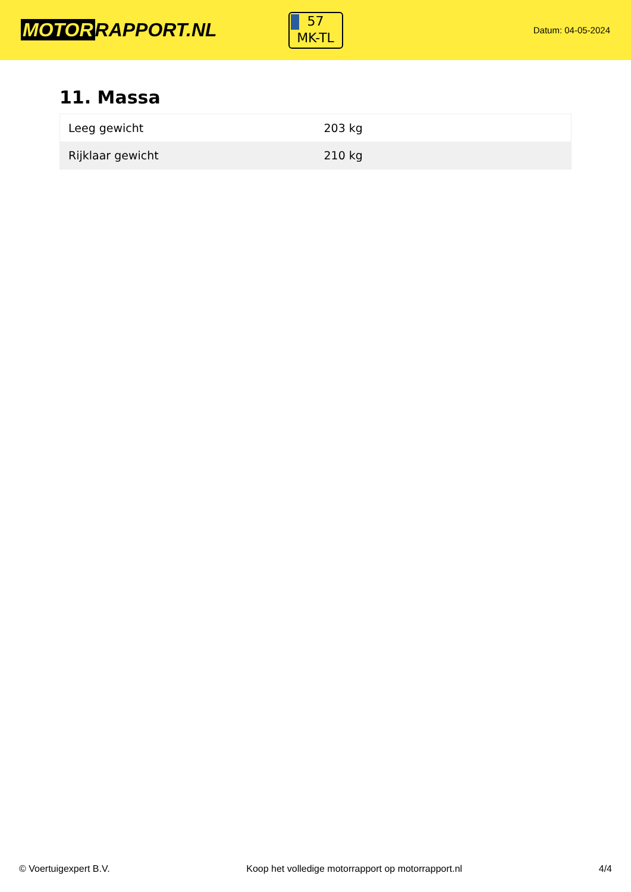MOTOR RAPPORT.NL
57
MK-TL
Datum: 04-05-2024
11. Massa
| Leeg gewicht | 203 kg |
| Rijklaar gewicht | 210 kg |
© Voertuigexpert B.V. Koop het volledige motorrapport op motorrapport.nl 4/4